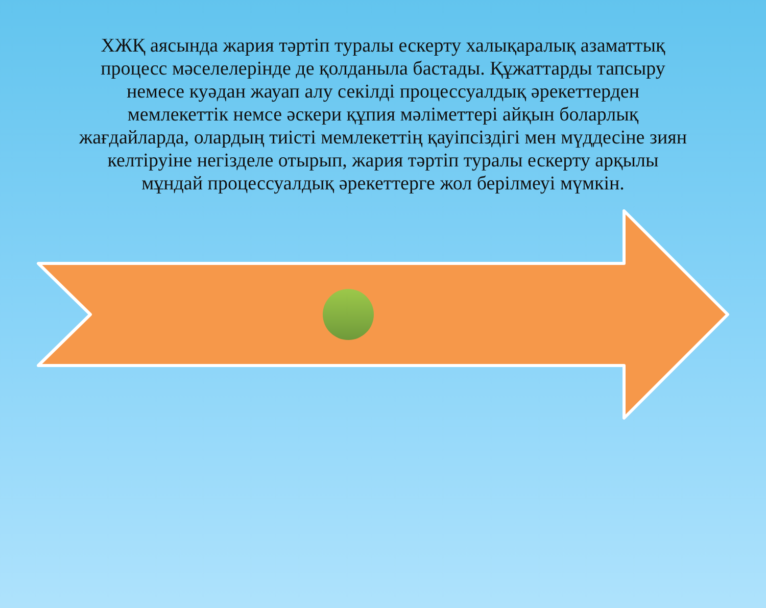ХЖҚ аясында жария тәртіп туралы ескерту халықаралық азаматтық процесс мәселелерінде де қолданыла бастады. Құжаттарды тапсыру немесе куәдан жауап алу секілді процессуалдық әрекеттерден мемлекеттік немсе әскери құпия мәліметтері айқын боларлық жағдайларда, олардың тиісті мемлекеттің қауіпсіздігі мен мүддесіне зиян келтіруіне негізделе отырып, жария тәртіп туралы ескерту арқылы мұндай процессуалдық әрекеттерге жол берілмеуі мүмкін.